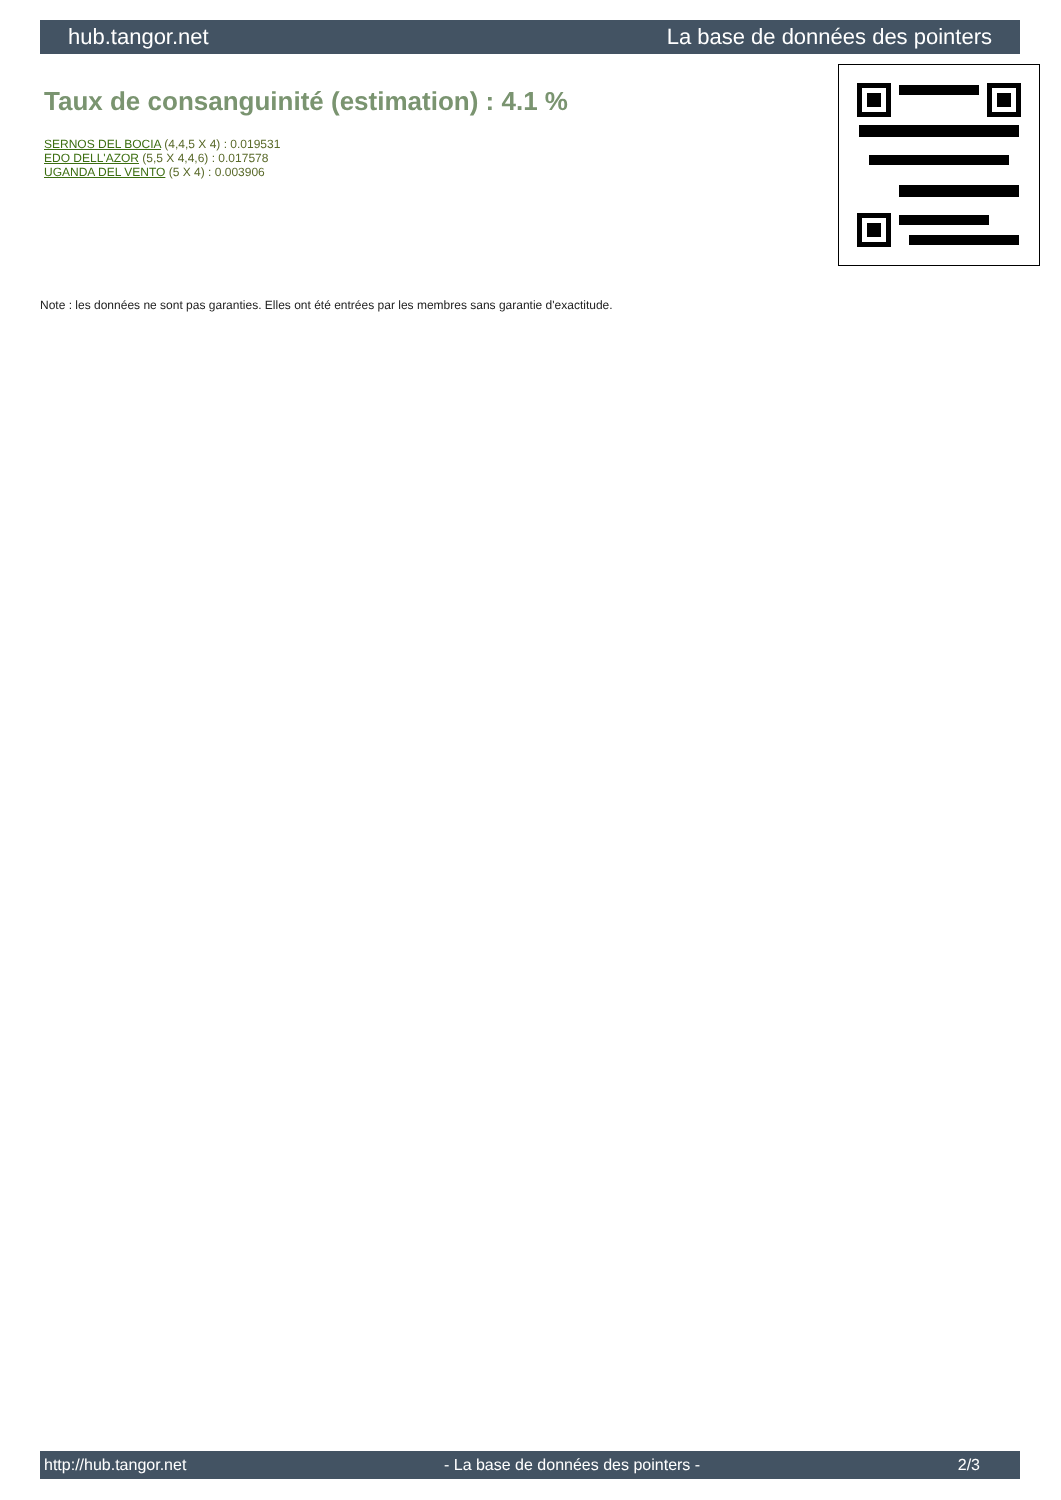hub.tangor.net La base de données des pointers
Taux de consanguinité (estimation) : 4.1 %
SERNOS DEL BOCIA (4,4,5 X 4) : 0.019531
EDO DELL'AZOR (5,5 X 4,4,6) : 0.017578
UGANDA DEL VENTO (5 X 4) : 0.003906
Note : les données ne sont pas garanties. Elles ont été entrées par les membres sans garantie d'exactitude.
http://hub.tangor.net - La base de données des pointers - 2/3